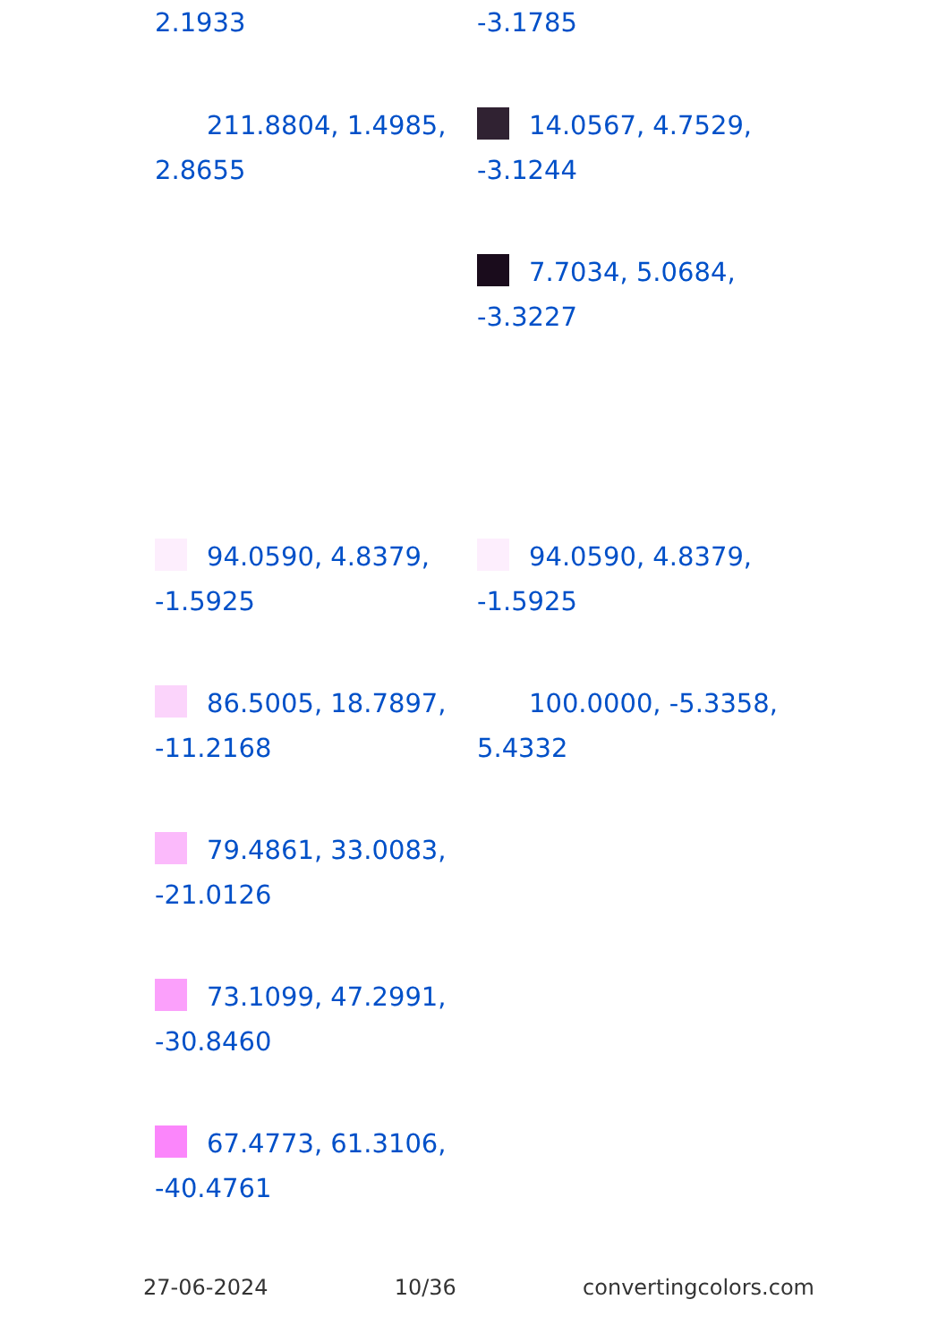2.1933
211.8804, 1.4985, 2.8655
94.0590, 4.8379, -1.5925
86.5005, 18.7897, -11.2168
79.4861, 33.0083, -21.0126
73.1099, 47.2991, -30.8460
67.4773, 61.3106, -40.4761
-3.1785
14.0567, 4.7529, -3.1244
7.7034, 5.0684, -3.3227
94.0590, 4.8379, -1.5925
100.0000, -5.3358, 5.4332
27-06-2024 10/36 convertingcolors.com